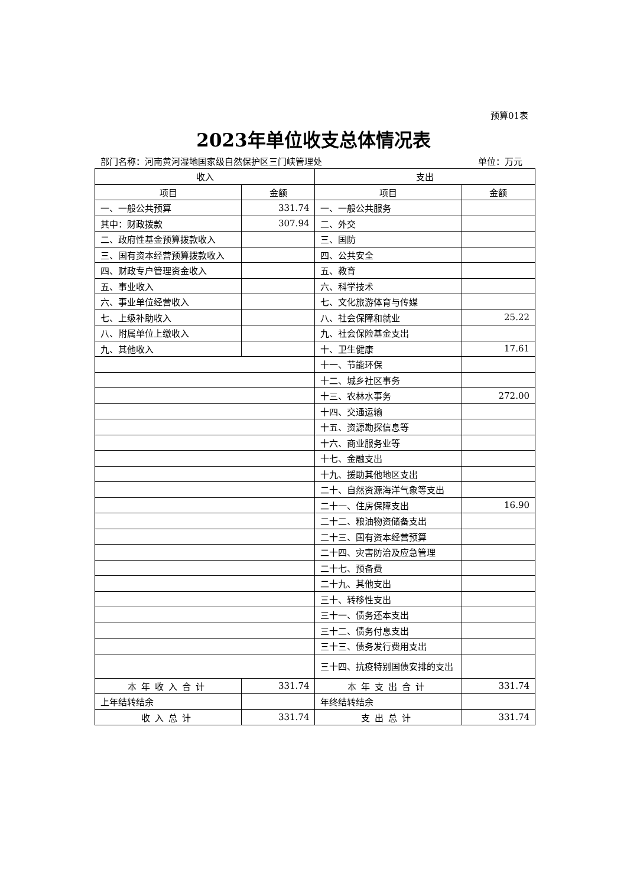预算01表
2023年单位收支总体情况表
部门名称：河南黄河湿地国家级自然保护区三门峡管理处 单位：万元
| 收入 | | 支出 | |
| --- | --- | --- | --- |
| 项目 | 金额 | 项目 | 金额 |
| 一、一般公共预算 | 331.74 | 一、一般公共服务 | |
| 其中：财政拨款 | 307.94 | 二、外交 | |
| 二、政府性基金预算拨款收入 | | 三、国防 | |
| 三、国有资本经营预算拨款收入 | | 四、公共安全 | |
| 四、财政专户管理资金收入 | | 五、教育 | |
| 五、事业收入 | | 六、科学技术 | |
| 六、事业单位经营收入 | | 七、文化旅游体育与传媒 | |
| 七、上级补助收入 | | 八、社会保障和就业 | 25.22 |
| 八、附属单位上缴收入 | | 九、社会保险基金支出 | |
| 九、其他收入 | | 十、卫生健康 | 17.61 |
| | | 十一、节能环保 | |
| | | 十二、城乡社区事务 | |
| | | 十三、农林水事务 | 272.00 |
| | | 十四、交通运输 | |
| | | 十五、资源勘探信息等 | |
| | | 十六、商业服务业等 | |
| | | 十七、金融支出 | |
| | | 十九、援助其他地区支出 | |
| | | 二十、自然资源海洋气象等支出 | |
| | | 二十一、住房保障支出 | 16.90 |
| | | 二十二、粮油物资储备支出 | |
| | | 二十三、国有资本经营预算 | |
| | | 二十四、灾害防治及应急管理 | |
| | | 二十七、预备费 | |
| | | 二十九、其他支出 | |
| | | 三十、转移性支出 | |
| | | 三十一、债务还本支出 | |
| | | 三十二、债务付息支出 | |
| | | 三十三、债务发行费用支出 | |
| | | 三十四、抗疫特别国债安排的支出 | |
| 本年收入合计 | 331.74 | 本年支出合计 | 331.74 |
| 上年结转结余 | | 年终结转结余 | |
| 收入总计 | 331.74 | 支出总计 | 331.74 |